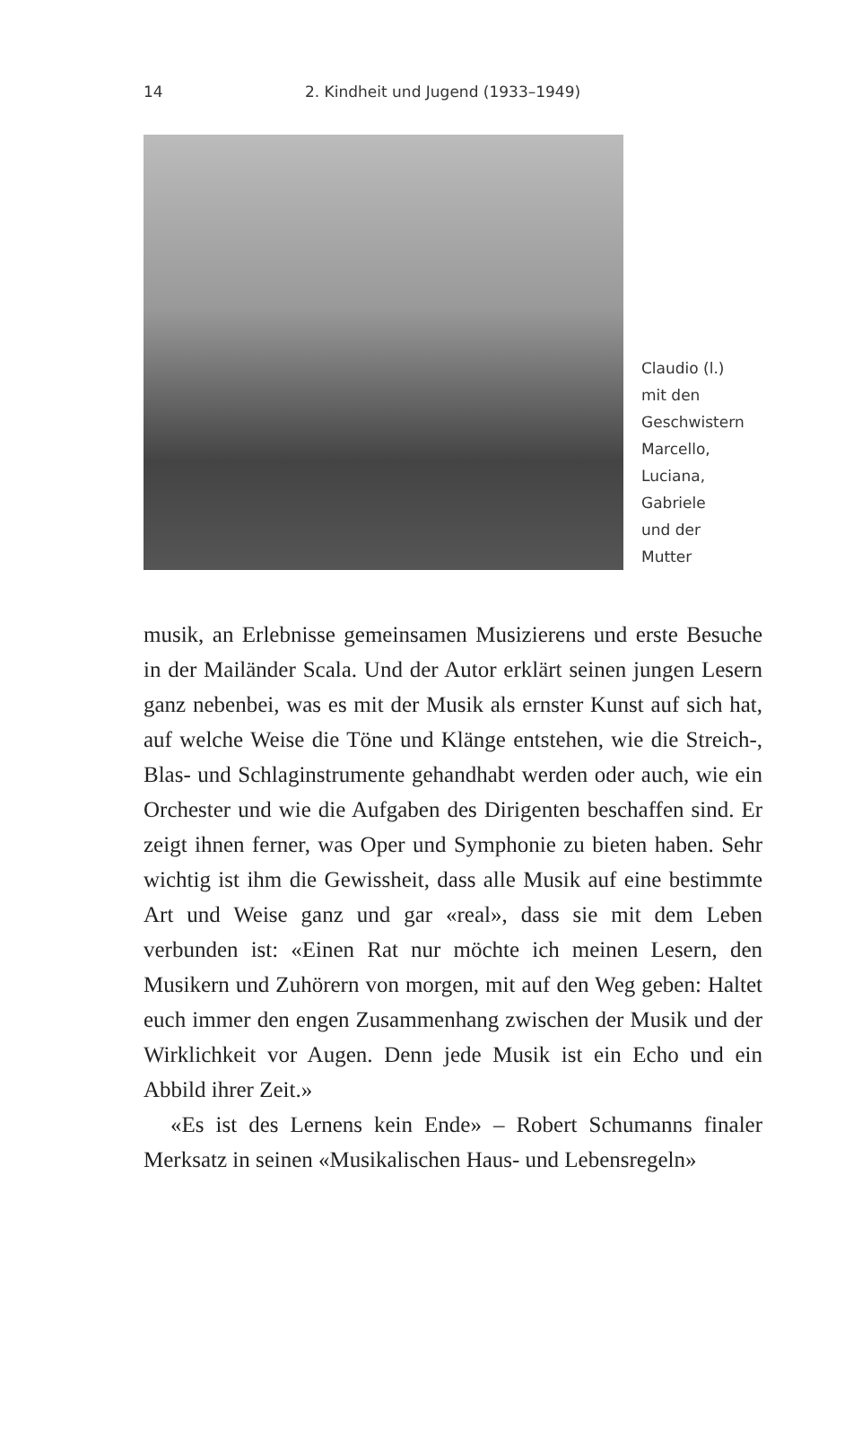14 2. Kindheit und Jugend (1933–1949)
Claudio (l.)
mit den
Geschwistern
Marcello,
Luciana,
Gabriele
und der
Mutter
musik, an Erlebnisse gemeinsamen Musizierens und erste Besuche in der Mailänder Scala. Und der Autor erklärt seinen jungen Lesern ganz nebenbei, was es mit der Musik als ernster Kunst auf sich hat, auf welche Weise die Töne und Klänge entstehen, wie die Streich-, Blas- und Schlaginstrumente gehandhabt werden oder auch, wie ein Orchester und wie die Aufgaben des Dirigenten beschaffen sind. Er zeigt ihnen ferner, was Oper und Symphonie zu bieten haben. Sehr wichtig ist ihm die Gewissheit, dass alle Musik auf eine bestimmte Art und Weise ganz und gar «real», dass sie mit dem Leben verbunden ist: «Einen Rat nur möchte ich meinen Lesern, den Musikern und Zuhörern von morgen, mit auf den Weg geben: Haltet euch immer den engen Zusammenhang zwischen der Musik und der Wirklichkeit vor Augen. Denn jede Musik ist ein Echo und ein Abbild ihrer Zeit.»
«Es ist des Lernens kein Ende» – Robert Schumanns finaler Merksatz in seinen «Musikalischen Haus- und Lebensregeln»